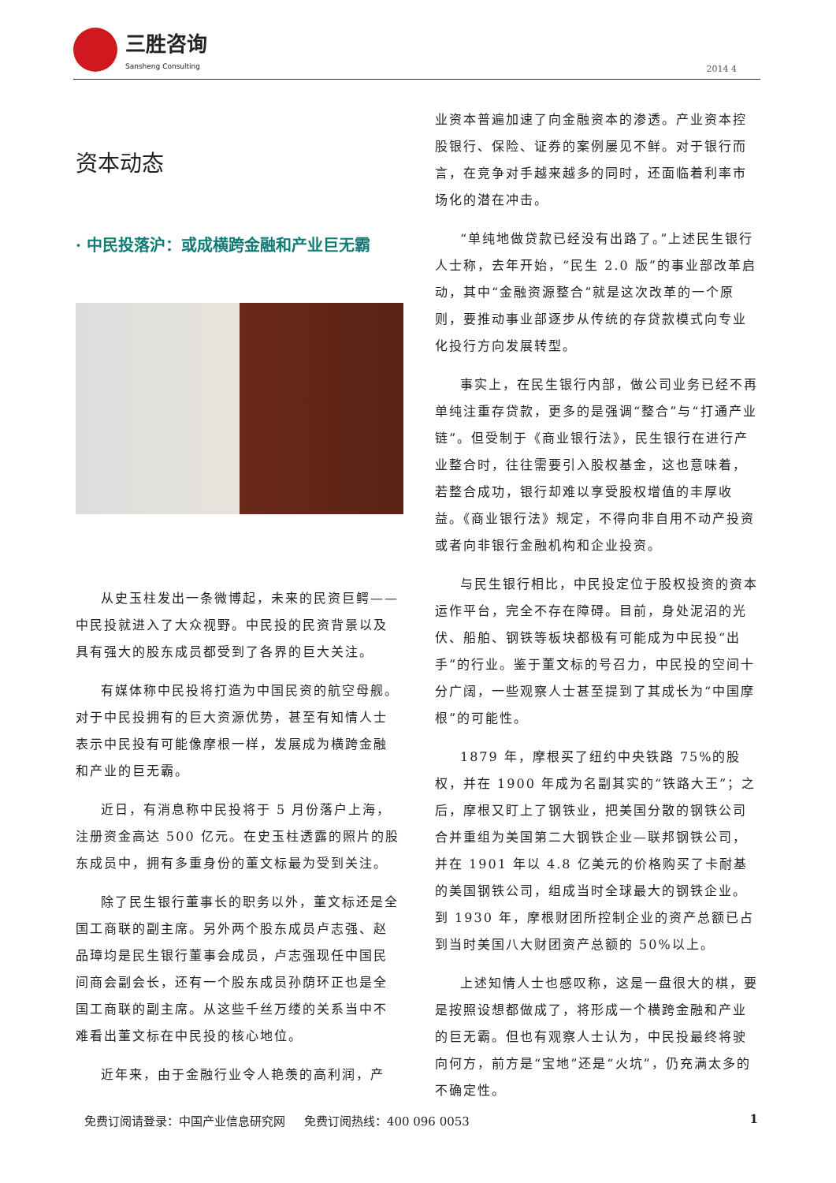三胜咨询
Sansheng Consulting
2014 4
资本动态
· 中民投落沪：或成横跨金融和产业巨无霸
从史玉柱发出一条微博起，未来的民资巨鳄——中民投就进入了大众视野。中民投的民资背景以及具有强大的股东成员都受到了各界的巨大关注。
有媒体称中民投将打造为中国民资的航空母舰。对于中民投拥有的巨大资源优势，甚至有知情人士表示中民投有可能像摩根一样，发展成为横跨金融和产业的巨无霸。
近日，有消息称中民投将于 5 月份落户上海，注册资金高达 500 亿元。在史玉柱透露的照片的股东成员中，拥有多重身份的董文标最为受到关注。
除了民生银行董事长的职务以外，董文标还是全国工商联的副主席。另外两个股东成员卢志强、赵品璋均是民生银行董事会成员，卢志强现任中国民间商会副会长，还有一个股东成员孙荫环正也是全国工商联的副主席。从这些千丝万缕的关系当中不难看出董文标在中民投的核心地位。
近年来，由于金融行业令人艳羡的高利润，产
业资本普遍加速了向金融资本的渗透。产业资本控股银行、保险、证券的案例屡见不鲜。对于银行而言，在竞争对手越来越多的同时，还面临着利率市场化的潜在冲击。
“单纯地做贷款已经没有出路了。”上述民生银行人士称，去年开始，“民生 2.0 版”的事业部改革启动，其中“金融资源整合”就是这次改革的一个原则，要推动事业部逐步从传统的存贷款模式向专业化投行方向发展转型。
事实上，在民生银行内部，做公司业务已经不再单纯注重存贷款，更多的是强调“整合”与“打通产业链”。但受制于《商业银行法》，民生银行在进行产业整合时，往往需要引入股权基金，这也意味着，若整合成功，银行却难以享受股权增值的丰厚收益。《商业银行法》规定，不得向非自用不动产投资或者向非银行金融机构和企业投资。
与民生银行相比，中民投定位于股权投资的资本运作平台，完全不存在障碍。目前，身处泥沼的光伏、船舶、钢铁等板块都极有可能成为中民投“出手”的行业。鉴于董文标的号召力，中民投的空间十分广阔，一些观察人士甚至提到了其成长为“中国摩根”的可能性。
1879 年，摩根买了纽约中央铁路 75%的股权，并在 1900 年成为名副其实的“铁路大王”；之后，摩根又盯上了钢铁业，把美国分散的钢铁公司合并重组为美国第二大钢铁企业—联邦钢铁公司，并在 1901 年以 4.8 亿美元的价格购买了卡耐基的美国钢铁公司，组成当时全球最大的钢铁企业。到 1930 年，摩根财团所控制企业的资产总额已占到当时美国八大财团资产总额的 50%以上。
上述知情人士也感叹称，这是一盘很大的棋，要是按照设想都做成了，将形成一个横跨金融和产业的巨无霸。但也有观察人士认为，中民投最终将驶向何方，前方是“宝地”还是“火坑”，仍充满太多的不确定性。
免费订阅请登录：中国产业信息研究网 免费订阅热线：400 096 0053 1